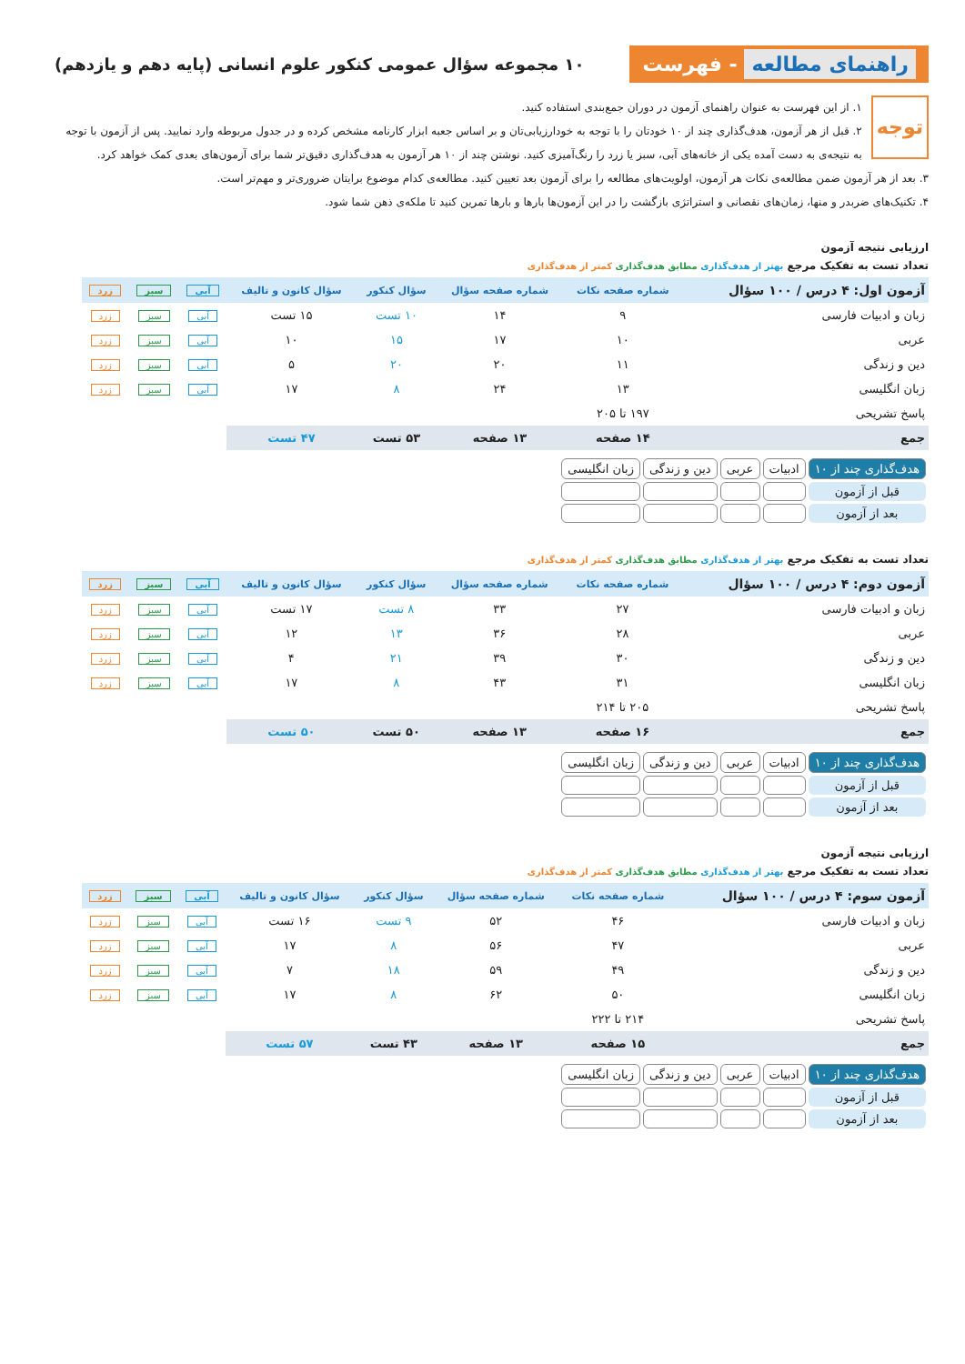راهنمای مطالعه - فهرست
۱۰ مجموعه سؤال عمومی کنکور علوم انسانی (پایه دهم و یازدهم)
توجه ۱. از این فهرست به عنوان راهنمای آزمون در دوران جمع‌بندی استفاده کنید.
۲. قبل از هر آزمون، هدف‌گذاری چند از ۱۰ خودتان را با توجه به خودارزیابی‌تان و بر اساس جعبه ابزار کارنامه مشخص کرده و در جدول مربوطه وارد نمایید. پس از آزمون با توجه به نتیجه‌ی به دست آمده یکی از خانه‌های آبی، سبز یا زرد را رنگ‌آمیزی کنید. نوشتن چند از ۱۰ هر آزمون به هدف‌گذاری دقیق‌تر شما برای آزمون‌های بعدی کمک خواهد کرد.
۳. بعد از هر آزمون ضمن مطالعه‌ی نکات هر آزمون، اولویت‌های مطالعه را برای آزمون بعد تعیین کنید. مطالعه‌ی کدام موضوع برایتان ضروری‌تر و مهم‌تر است.
۴. تکنیک‌های ضربدر و منها، زمان‌های نقصانی و استراتژی بازگشت را در این آزمون‌ها بارها و بارها تمرین کنید تا ملکه‌ی ذهن شما شود.
ارزیابی نتیجه آزمون
تعداد تست به تفکیک مرجع بهتر از هدف‌گذاری مطابق هدف‌گذاری کمتر از هدف‌گذاری
| آزمون اول: ۴ درس / ۱۰۰ سؤال | شماره صفحه نکات | شماره صفحه سؤال | سؤال کنکور | سؤال کانون و تالیف | آبی | سبز | زرد |
| --- | --- | --- | --- | --- | --- | --- | --- |
| زبان و ادبیات فارسی | ۹ | ۱۴ | ۱۰ تست | ۱۵ تست | آبی | سبز | زرد |
| عربی | ۱۰ | ۱۷ | ۱۵ | ۱۰ | آبی | سبز | زرد |
| دین و زندگی | ۱۱ | ۲۰ | ۲۰ | ۵ | آبی | سبز | زرد |
| زبان انگلیسی | ۱۳ | ۲۴ | ۸ | ۱۷ | آبی | سبز | زرد |
| پاسخ تشریحی | ۱۹۷ تا ۲۰۵ | | | | | | |
| جمع | ۱۴ صفحه | ۱۳ صفحه | ۵۳ تست | ۴۷ تست | | | |
| هدف‌گذاری چند از ۱۰ | ادبیات | عربی | دین و زندگی | زبان انگلیسی |
| قبل از آزمون | | | | |
| بعد از آزمون | | | | |
تعداد تست به تفکیک مرجع بهتر از هدف‌گذاری مطابق هدف‌گذاری کمتر از هدف‌گذاری
| آزمون دوم: ۴ درس / ۱۰۰ سؤال | شماره صفحه نکات | شماره صفحه سؤال | سؤال کنکور | سؤال کانون و تالیف | آبی | سبز | زرد |
| --- | --- | --- | --- | --- | --- | --- | --- |
| زبان و ادبیات فارسی | ۲۷ | ۳۳ | ۸ تست | ۱۷ تست | آبی | سبز | زرد |
| عربی | ۲۸ | ۳۶ | ۱۳ | ۱۲ | آبی | سبز | زرد |
| دین و زندگی | ۳۰ | ۳۹ | ۲۱ | ۴ | آبی | سبز | زرد |
| زبان انگلیسی | ۳۱ | ۴۳ | ۸ | ۱۷ | آبی | سبز | زرد |
| پاسخ تشریحی | ۲۰۵ تا ۲۱۴ | | | | | | |
| جمع | ۱۶ صفحه | ۱۳ صفحه | ۵۰ تست | ۵۰ تست | | | |
| هدف‌گذاری چند از ۱۰ | ادبیات | عربی | دین و زندگی | زبان انگلیسی |
| قبل از آزمون | | | | |
| بعد از آزمون | | | | |
ارزیابی نتیجه آزمون
تعداد تست به تفکیک مرجع بهتر از هدف‌گذاری مطابق هدف‌گذاری کمتر از هدف‌گذاری
| آزمون سوم: ۴ درس / ۱۰۰ سؤال | شماره صفحه نکات | شماره صفحه سؤال | سؤال کنکور | سؤال کانون و تالیف | آبی | سبز | زرد |
| --- | --- | --- | --- | --- | --- | --- | --- |
| زبان و ادبیات فارسی | ۴۶ | ۵۲ | ۹ تست | ۱۶ تست | آبی | سبز | زرد |
| عربی | ۴۷ | ۵۶ | ۸ | ۱۷ | آبی | سبز | زرد |
| دین و زندگی | ۴۹ | ۵۹ | ۱۸ | ۷ | آبی | سبز | زرد |
| زبان انگلیسی | ۵۰ | ۶۲ | ۸ | ۱۷ | آبی | سبز | زرد |
| پاسخ تشریحی | ۲۱۴ تا ۲۲۲ | | | | | | |
| جمع | ۱۵ صفحه | ۱۳ صفحه | ۴۳ تست | ۵۷ تست | | | |
| هدف‌گذاری چند از ۱۰ | ادبیات | عربی | دین و زندگی | زبان انگلیسی |
| قبل از آزمون | | | | |
| بعد از آزمون | | | | |